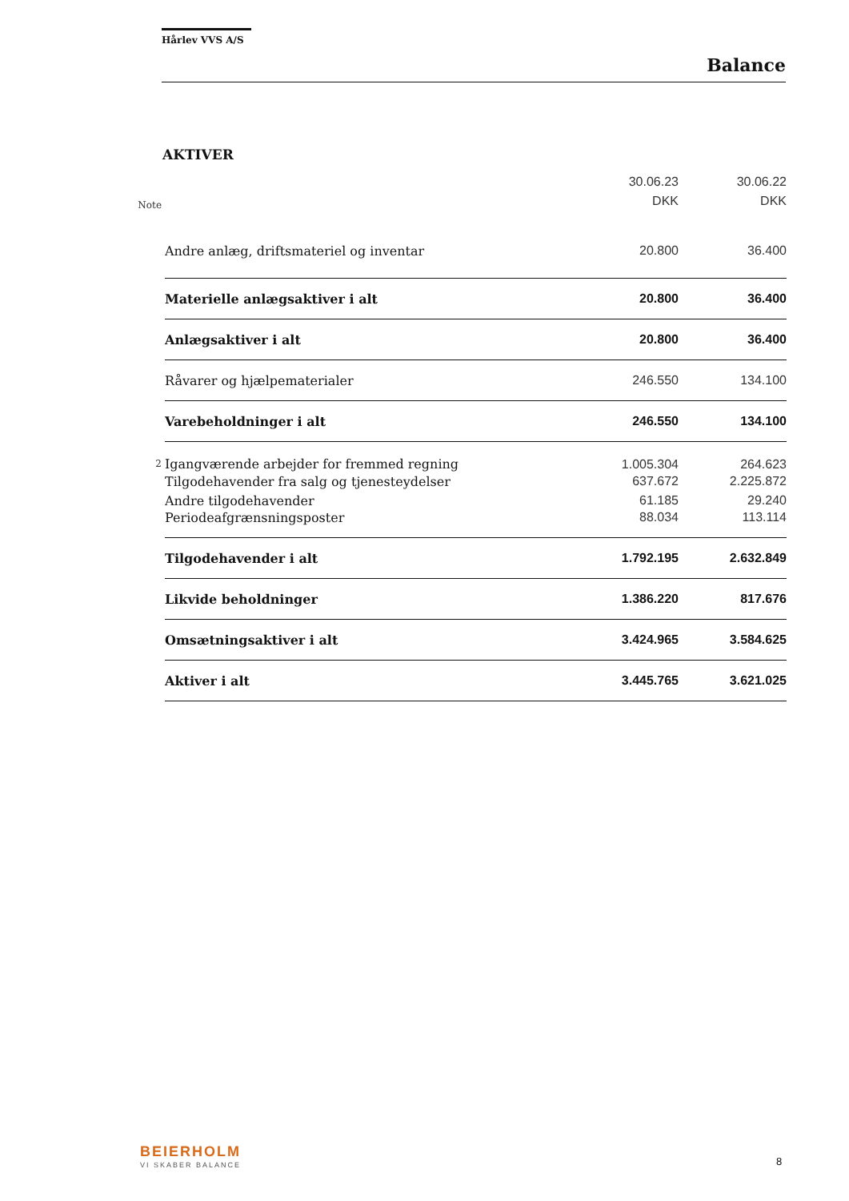Hårlev VVS A/S
Balance
AKTIVER
| Note | | 30.06.23 DKK | 30.06.22 DKK |
| --- | --- | --- | --- |
| | Andre anlæg, driftsmateriel og inventar | 20.800 | 36.400 |
| | Materielle anlægsaktiver i alt | 20.800 | 36.400 |
| | Anlægsaktiver i alt | 20.800 | 36.400 |
| | Råvarer og hjælpematerialer | 246.550 | 134.100 |
| | Varebeholdninger i alt | 246.550 | 134.100 |
| 2 | Igangværende arbejder for fremmed regning | 1.005.304 | 264.623 |
| | Tilgodehavender fra salg og tjenesteydelser | 637.672 | 2.225.872 |
| | Andre tilgodehavender | 61.185 | 29.240 |
| | Periodeafgrænsningsposter | 88.034 | 113.114 |
| | Tilgodehavender i alt | 1.792.195 | 2.632.849 |
| | Likvide beholdninger | 1.386.220 | 817.676 |
| | Omsætningsaktiver i alt | 3.424.965 | 3.584.625 |
| | Aktiver i alt | 3.445.765 | 3.621.025 |
BEIERHOLM
VI SKABER BALANCE 8